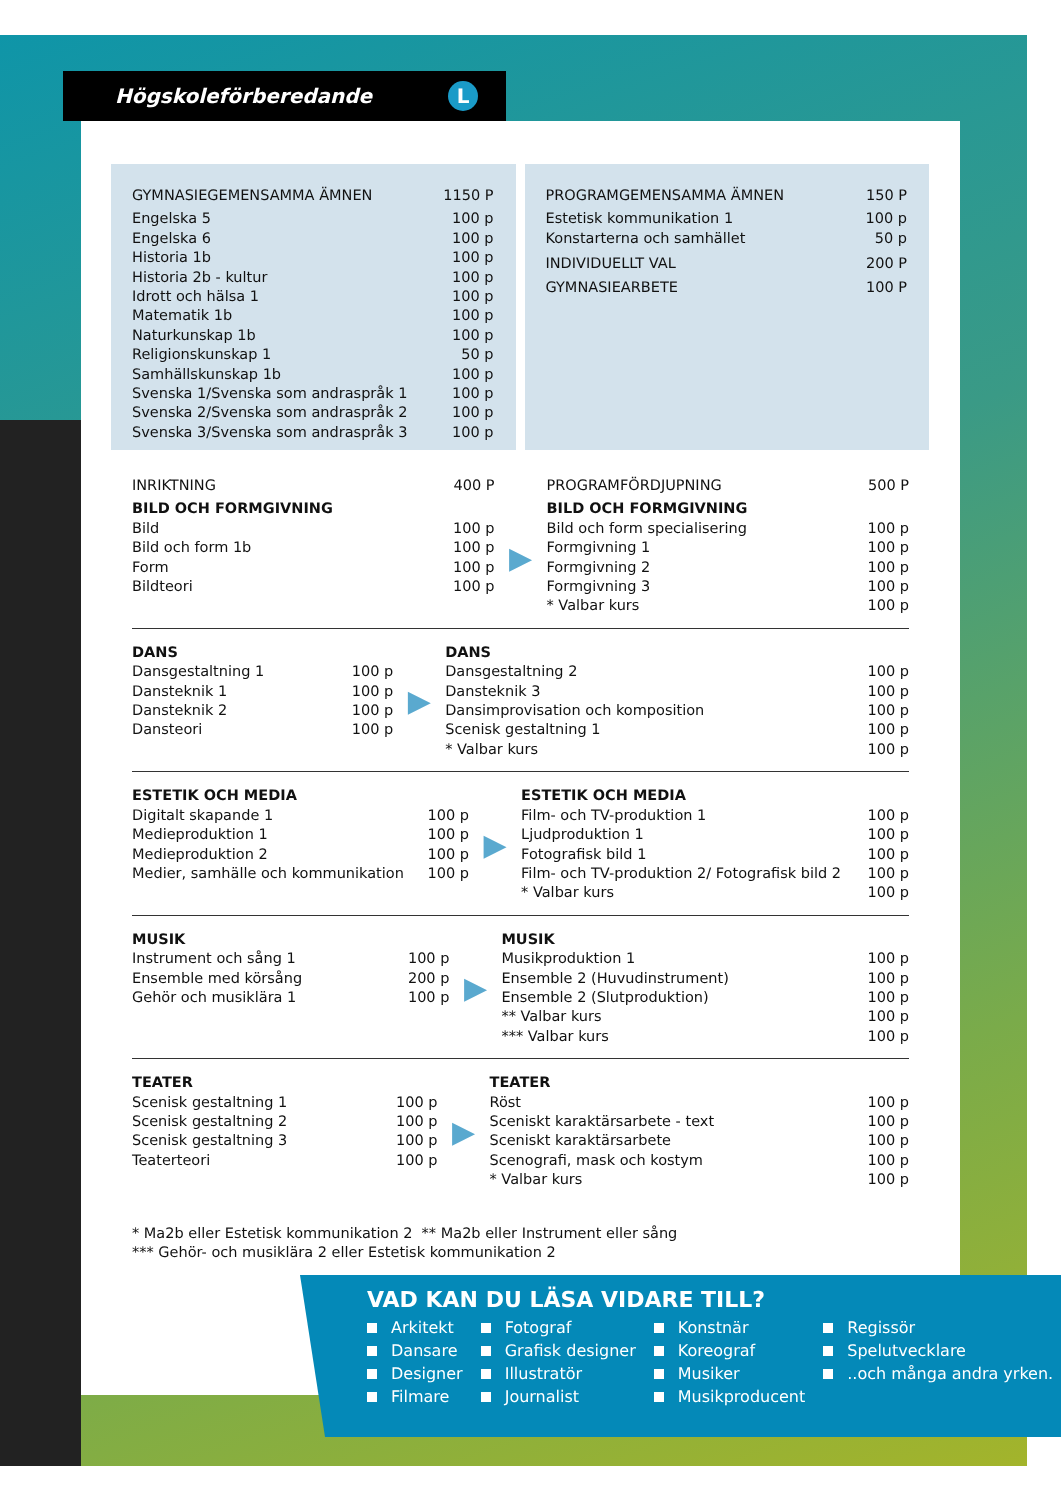Högskoleförberedande L
| GYMNASIEGEMENSAMMA ÄMNEN | 1150 P |
| Engelska 5 | 100 p |
| Engelska 6 | 100 p |
| Historia 1b | 100 p |
| Historia 2b - kultur | 100 p |
| Idrott och hälsa 1 | 100 p |
| Matematik 1b | 100 p |
| Naturkunskap 1b | 100 p |
| Religionskunskap 1 | 50 p |
| Samhällskunskap 1b | 100 p |
| Svenska 1/Svenska som andraspråk 1 | 100 p |
| Svenska 2/Svenska som andraspråk 2 | 100 p |
| Svenska 3/Svenska som andraspråk 3 | 100 p |
| PROGRAMGEMENSAMMA ÄMNEN | 150 P |
| Estetisk kommunikation 1 | 100 p |
| Konstarterna och samhället | 50 p |
| INDIVIDUELLT VAL | 200 P |
| GYMNASIEARBETE | 100 P |
| INRIKTNING | 400 P | | PROGRAMFÖRDJUPNING | 500 P |
| BILD OCH FORMGIVNING | | ▶ | BILD OCH FORMGIVNING | |
| Bild | 100 p | | Bild och form specialisering | 100 p |
| Bild och form 1b | 100 p | | Formgivning 1 | 100 p |
| Form | 100 p | | Formgivning 2 | 100 p |
| Bildteori | 100 p | | Formgivning 3 | 100 p |
| | | | * Valbar kurs | 100 p |
| DANS | | ▶ | DANS | |
| Dansgestaltning 1 | 100 p | | Dansgestaltning 2 | 100 p |
| Dansteknik 1 | 100 p | | Dansteknik 3 | 100 p |
| Dansteknik 2 | 100 p | | Dansimprovisation och komposition | 100 p |
| Dansteori | 100 p | | Scenisk gestaltning 1 | 100 p |
| | | | * Valbar kurs | 100 p |
| ESTETIK OCH MEDIA | | ▶ | ESTETIK OCH MEDIA | |
| Digitalt skapande 1 | 100 p | | Film- och TV-produktion 1 | 100 p |
| Medieproduktion 1 | 100 p | | Ljudproduktion 1 | 100 p |
| Medieproduktion 2 | 100 p | | Fotografisk bild 1 | 100 p |
| Medier, samhälle och kommunikation | 100 p | | Film- och TV-produktion 2/ Fotografisk bild 2 | 100 p |
| | | | * Valbar kurs | 100 p |
| MUSIK | | ▶ | MUSIK | |
| Instrument och sång 1 | 100 p | | Musikproduktion 1 | 100 p |
| Ensemble med körsång | 200 p | | Ensemble 2 (Huvudinstrument) | 100 p |
| Gehör och musiklära 1 | 100 p | | Ensemble 2 (Slutproduktion) | 100 p |
| | | | ** Valbar kurs | 100 p |
| | | | *** Valbar kurs | 100 p |
| TEATER | | ▶ | TEATER | |
| Scenisk gestaltning 1 | 100 p | | Röst | 100 p |
| Scenisk gestaltning 2 | 100 p | | Sceniskt karaktärsarbete - text | 100 p |
| Scenisk gestaltning 3 | 100 p | | Sceniskt karaktärsarbete | 100 p |
| Teaterteori | 100 p | | Scenografi, mask och kostym | 100 p |
| | | | * Valbar kurs | 100 p |
* Ma2b eller Estetisk kommunikation 2 ** Ma2b eller Instrument eller sång
*** Gehör- och musiklära 2 eller Estetisk kommunikation 2
VAD KAN DU LÄSA VIDARE TILL?
| Arkitekt | Fotograf | Konstnär | Regissör |
| Dansare | Grafisk designer | Koreograf | Spelutvecklare |
| Designer | Illustratör | Musiker | ..och många andra yrken. |
| Filmare | Journalist | Musikproducent | |